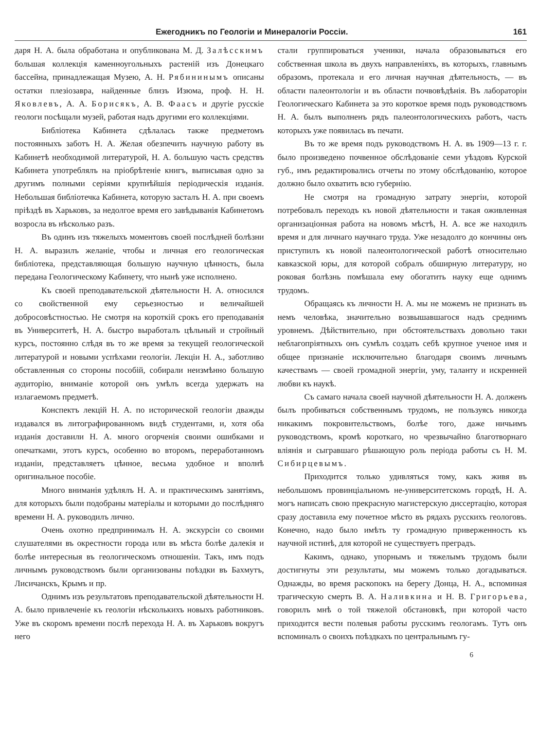Ежегодникъ по Геологіи и Минералогіи Россіи. 161
даря Н. А. была обработана и опубликована М. Д. Залѣсскимъ большая коллекція каменноугольныхъ растеній изъ Донецкаго бассейна, принадлежащая Музею, А. Н. Рябининымъ описаны остатки плезіозавра, найденные близъ Изюма, проф. Н. Н. Яковлевъ, А. А. Борисякъ, А. В. Фаасъ и другіе русскіе геологи посѣщали музей, работая надъ другими его коллекціями.
Библіотека Кабинета сдѣлалась также предметомъ постоянныхъ заботъ Н. А. Желая обезпечить научную работу въ Кабинетѣ необходимой литературой, Н. А. большую часть средствъ Кабинета употреблялъ на пріобрѣтеніе книгъ, выписывая одно за другимъ полными серіями крупнѣйшія періодическія изданія. Небольшая библіотечка Кабинета, которую засталъ Н. А. при своемъ пріѣздѣ въ Харьковъ, за недолгое время его завѣдыванія Кабинетомъ возросла въ нѣсколько разъ.
Въ одинъ изъ тяжелыхъ моментовъ своей послѣдней болѣзни Н. А. выразилъ желаніе, чтобы и личная его геологическая библіотека, представляющая большую научную цѣнность, была передана Геологическому Кабинету, что нынѣ уже исполнено.
Къ своей преподавательской дѣятельности Н. А. относился со свойственной ему серьезностью и величайшей добросовѣстностью. Не смотря на короткій срокъ его преподаванія въ Университетѣ, Н. А. быстро выработалъ цѣльный и стройный курсъ, постоянно слѣдя въ то же время за текущей геологической литературой и новыми успѣхами геологіи. Лекціи Н. А., заботливо обставленныя со стороны пособій, собирали неизмѣнно большую аудиторію, вниманіе которой онъ умѣлъ всегда удержать на излагаемомъ предметѣ.
Конспектъ лекцій Н. А. по исторической геологіи дважды издавался въ литографированномъ видѣ студентами, и, хотя оба изданія доставили Н. А. много огорченія своими ошибками и опечатками, этотъ курсъ, особенно во второмъ, переработанномъ изданіи, представляетъ цѣнное, весьма удобное и вполнѣ оригинальное пособіе.
Много вниманія удѣлялъ Н. А. и практическимъ занятіямъ, для которыхъ были подобраны матеріалы и которыми до послѣдняго времени Н. А. руководилъ лично.
Очень охотно предпринималъ Н. А. экскурсіи со своими слушателями въ окрестности города или въ мѣста болѣе далекія и болѣе интересныя въ геологическомъ отношеніи. Такъ, имъ подъ личнымъ руководствомъ были организованы поѣздки въ Бахмутъ, Лисичанскъ, Крымъ и пр.
Однимъ изъ результатовъ преподавательской дѣятельности Н. А. было привлеченіе къ геологіи нѣсколькихъ новыхъ работниковъ. Уже въ скоромъ времени послѣ перехода Н. А. въ Харьковъ вокругъ него
стали группироваться ученики, начала образовываться его собственная школа въ двухъ направленіяхъ, въ которыхъ, главнымъ образомъ, протекала и его личная научная дѣятельность, — въ области палеонтологіи и въ области почвовѣдѣнія. Въ лабораторіи Геологическаго Кабинета за это короткое время подъ руководствомъ Н. А. былъ выполненъ рядъ палеонтологическихъ работъ, часть которыхъ уже появилась въ печати.
Въ то же время подъ руководствомъ Н. А. въ 1909—13 г. г. было произведено почвенное обслѣдованіе семи уѣздовъ Курской губ., имъ редактировались отчеты по этому обслѣдованію, которое должно было охватить всю губернію.
Не смотря на громадную затрату энергіи, которой потребовалъ переходъ къ новой дѣятельности и такая оживленная организаціонная работа на новомъ мѣстѣ, Н. А. все же находилъ время и для личнаго научнаго труда. Уже незадолго до кончины онъ приступилъ къ новой палеонтологической работѣ относительно кавказской юры, для которой собралъ обширную литературу, но роковая болѣзнь помѣшала ему обогатить науку еще однимъ трудомъ.
Обращаясь къ личности Н. А. мы не можемъ не признать въ немъ человѣка, значительно возвышавшагося надъ среднимъ уровнемъ. Дѣйствительно, при обстоятельствахъ довольно таки неблагопріятныхъ онъ сумѣлъ создать себѣ крупное ученое имя и общее признаніе исключительно благодаря своимъ личнымъ качествамъ — своей громадной энергіи, уму, таланту и искренней любви къ наукѣ.
Съ самаго начала своей научной дѣятельности Н. А. долженъ былъ пробиваться собственнымъ трудомъ, не пользуясь никогда никакимъ покровительствомъ, болѣе того, даже ничьимъ руководствомъ, кромѣ короткаго, но чрезвычайно благотворнаго вліянія и сыгравшаго рѣшающую роль періода работы съ Н. М. Сибирцевымъ.
Приходится только удивляться тому, какъ живя въ небольшомъ провинціальномъ не-университетскомъ городѣ, Н. А. могъ написать свою прекрасную магистерскую диссертацію, которая сразу доставила ему почетное мѣсто въ рядахъ русскихъ геологовъ. Конечно, надо было имѣть ту громадную приверженность къ научной истинѣ, для которой не существуетъ преградъ.
Какимъ, однако, упорнымъ и тяжелымъ трудомъ были достигнуты эти результаты, мы можемъ только догадываться. Однажды, во время раскопокъ на берегу Донца, Н. А., вспоминая трагическую смерть В. А. Наливкина и Н. В. Григорьева, говорилъ мнѣ о той тяжелой обстановкѣ, при которой часто приходится вести полевыя работы русскимъ геологамъ. Тутъ онъ вспоминалъ о своихъ поѣздкахъ по центральнымъ гу-
6